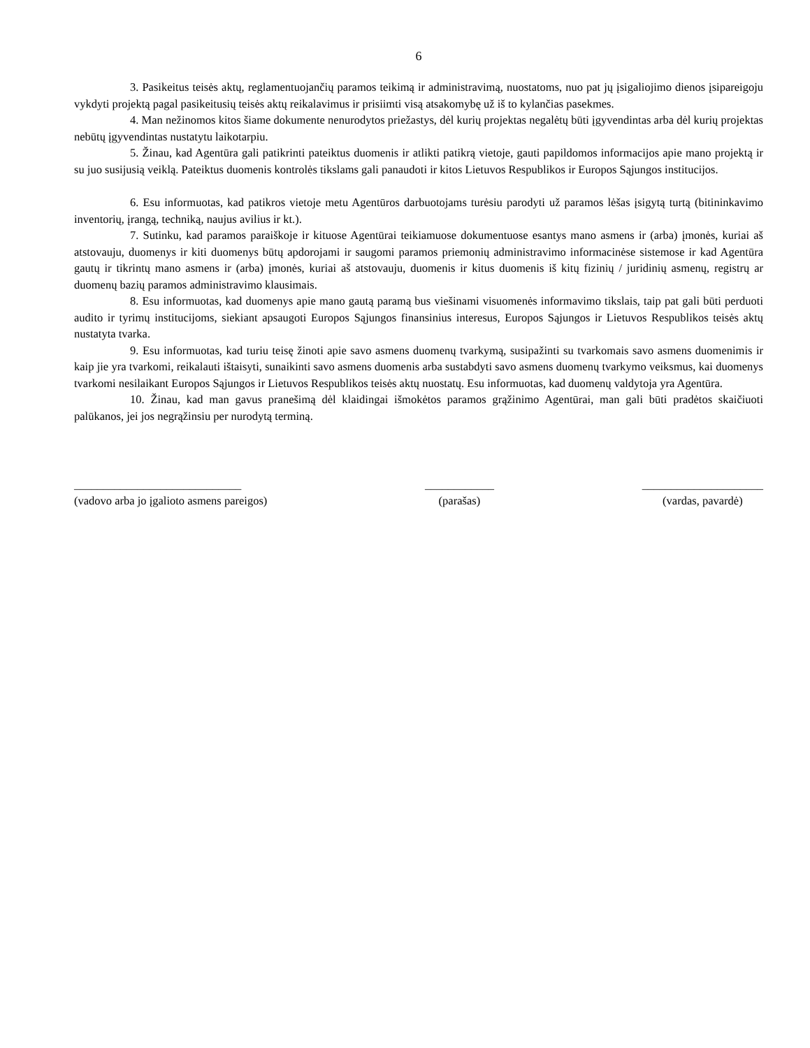6
3. Pasikeitus teisės aktų, reglamentuojančių paramos teikimą ir administravimą, nuostatoms, nuo pat jų įsigaliojimo dienos įsipareigoju vykdyti projektą pagal pasikeitusių teisės aktų reikalavimus ir prisiimti visą atsakomybę už iš to kylančias pasekmes.
4. Man nežinomos kitos šiame dokumente nenurodytos priežastys, dėl kurių projektas negalėtų būti įgyvendintas arba dėl kurių projektas nebūtų įgyvendintas nustatytu laikotarpiu.
5. Žinau, kad Agentūra gali patikrinti pateiktus duomenis ir atlikti patikrą vietoje, gauti papildomos informacijos apie mano projektą ir su juo susijusią veiklą. Pateiktus duomenis kontrolės tikslams gali panaudoti ir kitos Lietuvos Respublikos ir Europos Sąjungos institucijos.
6. Esu informuotas, kad patikros vietoje metu Agentūros darbuotojams turėsiu parodyti už paramos lėšas įsigytą turtą (bitininkavimo inventorių, įrangą, techniką, naujus avilius ir kt.).
7. Sutinku, kad paramos paraiškoje ir kituose Agentūrai teikiamuose dokumentuose esantys mano asmens ir (arba) įmonės, kuriai aš atstovauju, duomenys ir kiti duomenys būtų apdorojami ir saugomi paramos priemonių administravimo informacinėse sistemose ir kad Agentūra gautų ir tikrintų mano asmens ir (arba) įmonės, kuriai aš atstovauju, duomenis ir kitus duomenis iš kitų fizinių / juridinių asmenų, registrų ar duomenų bazių paramos administravimo klausimais.
8. Esu informuotas, kad duomenys apie mano gautą paramą bus viešinami visuomenės informavimo tikslais, taip pat gali būti perduoti audito ir tyrimų institucijoms, siekiant apsaugoti Europos Sąjungos finansinius interesus, Europos Sąjungos ir Lietuvos Respublikos teisės aktų nustatyta tvarka.
9. Esu informuotas, kad turiu teisę žinoti apie savo asmens duomenų tvarkymą, susipažinti su tvarkomais savo asmens duomenimis ir kaip jie yra tvarkomi, reikalauti ištaisyti, sunaikinti savo asmens duomenis arba sustabdyti savo asmens duomenų tvarkymo veiksmus, kai duomenys tvarkomi nesilaikant Europos Sąjungos ir Lietuvos Respublikos teisės aktų nuostatų. Esu informuotas, kad duomenų valdytoja yra Agentūra.
10. Žinau, kad man gavus pranešimą dėl klaidingai išmokėtos paramos grąžinimo Agentūrai, man gali būti pradėtos skaičiuoti palūkanos, jei jos negrąžinsiu per nurodytą terminą.
_____________________________
(vadovo arba jo įgalioto asmens pareigos)
____________
(parašas)
_____________________
(vardas, pavardė)